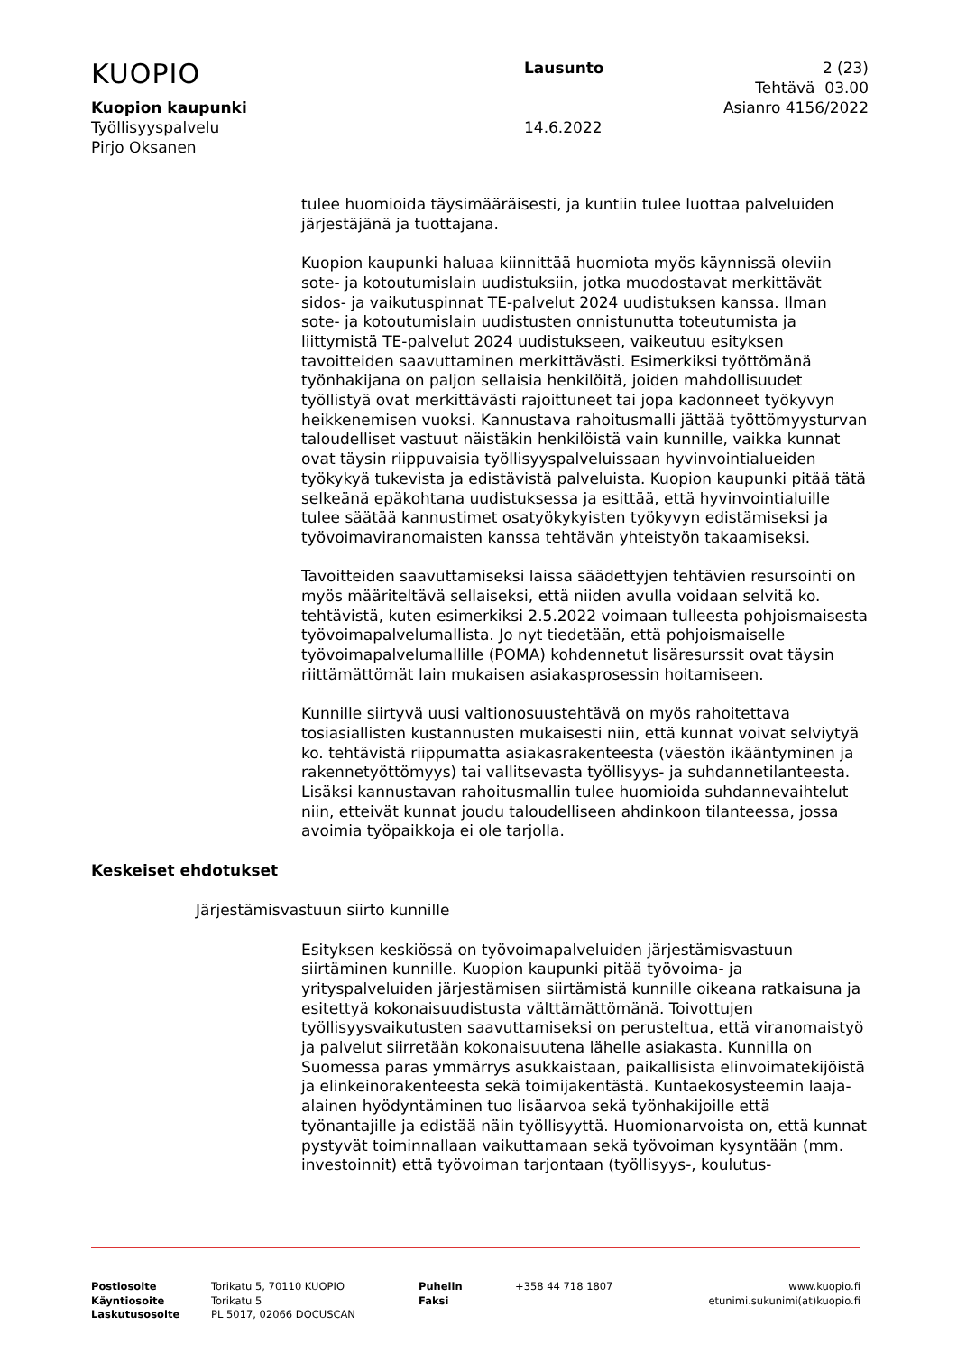KUOPIO
Lausunto 2 (23)
Tehtävä 03.00
Kuopion kaupunki Asianro 4156/2022
Työllisyyspalvelu 14.6.2022
Pirjo Oksanen
tulee huomioida täysimääräisesti, ja kuntiin tulee luottaa palveluiden järjestäjänä ja tuottajana.
Kuopion kaupunki haluaa kiinnittää huomiota myös käynnissä oleviin sote- ja kotoutumislain uudistuksiin, jotka muodostavat merkittävät sidos- ja vaikutuspinnat TE-palvelut 2024 uudistuksen kanssa. Ilman sote- ja kotoutumislain uudistusten onnistunutta toteutumista ja liittymistä TE-palvelut 2024 uudistukseen, vaikeutuu esityksen tavoitteiden saavuttaminen merkittävästi. Esimerkiksi työttömänä työnhakijana on paljon sellaisia henkilöitä, joiden mahdollisuudet työllistyä ovat merkittävästi rajoittuneet tai jopa kadonneet työkyvyn heikkenemisen vuoksi. Kannustava rahoitusmalli jättää työttömyysturvan taloudelliset vastuut näistäkin henkilöistä vain kunnille, vaikka kunnat ovat täysin riippuvaisia työllisyyspalveluissaan hyvinvointialueiden työkykyä tukevista ja edistävistä palveluista. Kuopion kaupunki pitää tätä selkeänä epäkohtana uudistuksessa ja esittää, että hyvinvointialuille tulee säätää kannustimet osatyökykyisten työkyvyn edistämiseksi ja työvoimaviranomaisten kanssa tehtävän yhteistyön takaamiseksi.
Tavoitteiden saavuttamiseksi laissa säädettyjen tehtävien resursointi on myös määriteltävä sellaiseksi, että niiden avulla voidaan selvitä ko. tehtävistä, kuten esimerkiksi 2.5.2022 voimaan tulleesta pohjoismaisesta työvoimapalvelumallista. Jo nyt tiedetään, että pohjoismaiselle työvoimapalvelumallille (POMA) kohdennetut lisäresurssit ovat täysin riittämättömät lain mukaisen asiakasprosessin hoitamiseen.
Kunnille siirtyvä uusi valtionosuustehtävä on myös rahoitettava tosiasiallisten kustannusten mukaisesti niin, että kunnat voivat selviytyä ko. tehtävistä riippumatta asiakasrakenteesta (väestön ikääntyminen ja rakennetyöttömyys) tai vallitsevasta työllisyys- ja suhdannetilanteesta. Lisäksi kannustavan rahoitusmallin tulee huomioida suhdannevaihtelut niin, etteivät kunnat joudu taloudelliseen ahdinkoon tilanteessa, jossa avoimia työpaikkoja ei ole tarjolla.
Keskeiset ehdotukset
Järjestämisvastuun siirto kunnille
Esityksen keskiössä on työvoimapalveluiden järjestämisvastuun siirtäminen kunnille. Kuopion kaupunki pitää työvoima- ja yrityspalveluiden järjestämisen siirtämistä kunnille oikeana ratkaisuna ja esitettyä kokonaisuudistusta välttämättömänä. Toivottujen työllisyysvaikutusten saavuttamiseksi on perusteltua, että viranomaistyö ja palvelut siirretään kokonaisuutena lähelle asiakasta. Kunnilla on Suomessa paras ymmärrys asukkaistaan, paikallisista elinvoimatekijöistä ja elinkeinorakenteesta sekä toimijakentästä. Kuntaekosysteemin laaja-alainen hyödyntäminen tuo lisäarvoa sekä työnhakijoille että työnantajille ja edistää näin työllisyyttä. Huomionarvoista on, että kunnat pystyvät toiminnallaan vaikuttamaan sekä työvoiman kysyntään (mm. investoinnit) että työvoiman tarjontaan (työllisyys-, koulutus-
Postiosoite
Käyntiosoite
Laskutusosoite
Torikatu 5, 70110 KUOPIO
Torikatu 5
PL 5017, 02066 DOCUSCAN
Puhelin
Faksi
+358 44 718 1807 www.kuopio.fi
etunimi.sukunimi(at)kuopio.fi